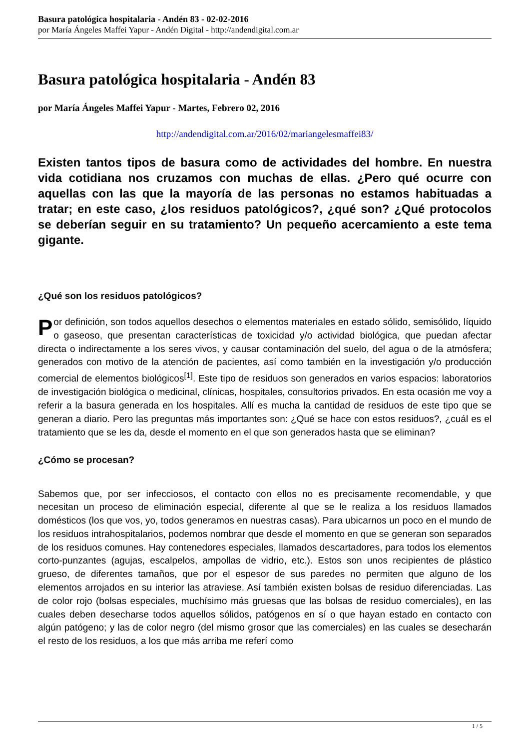Basura patológica hospitalaria - Andén 83 - 02-02-2016
por María Ángeles Maffei Yapur - Andén Digital - http://andendigital.com.ar
Basura patológica hospitalaria - Andén 83
por María Ángeles Maffei Yapur - Martes, Febrero 02, 2016
http://andendigital.com.ar/2016/02/mariangelesmaffei83/
Existen tantos tipos de basura como de actividades del hombre. En nuestra vida cotidiana nos cruzamos con muchas de ellas. ¿Pero qué ocurre con aquellas con las que la mayoría de las personas no estamos habituadas a tratar; en este caso, ¿los residuos patológicos?, ¿qué son? ¿Qué protocolos se deberían seguir en su tratamiento? Un pequeño acercamiento a este tema gigante.
¿Qué son los residuos patológicos?
Por definición, son todos aquellos desechos o elementos materiales en estado sólido, semisólido, líquido o gaseoso, que presentan características de toxicidad y/o actividad biológica, que puedan afectar directa o indirectamente a los seres vivos, y causar contaminación del suelo, del agua o de la atmósfera; generados con motivo de la atención de pacientes, así como también en la investigación y/o producción comercial de elementos biológicos<sup>[1]</sup>. Este tipo de residuos son generados en varios espacios: laboratorios de investigación biológica o medicinal, clínicas, hospitales, consultorios privados. En esta ocasión me voy a referir a la basura generada en los hospitales. Allí es mucha la cantidad de residuos de este tipo que se generan a diario. Pero las preguntas más importantes son: ¿Qué se hace con estos residuos?, ¿cuál es el tratamiento que se les da, desde el momento en el que son generados hasta que se eliminan?
¿Cómo se procesan?
Sabemos que, por ser infecciosos, el contacto con ellos no es precisamente recomendable, y que necesitan un proceso de eliminación especial, diferente al que se le realiza a los residuos llamados domésticos (los que vos, yo, todos generamos en nuestras casas). Para ubicarnos un poco en el mundo de los residuos intrahospitalarios, podemos nombrar que desde el momento en que se generan son separados de los residuos comunes. Hay contenedores especiales, llamados descartadores, para todos los elementos corto-punzantes (agujas, escalpelos, ampollas de vidrio, etc.). Estos son unos recipientes de plástico grueso, de diferentes tamaños, que por el espesor de sus paredes no permiten que alguno de los elementos arrojados en su interior las atraviese. Así también existen bolsas de residuo diferenciadas. Las de color rojo (bolsas especiales, muchísimo más gruesas que las bolsas de residuo comerciales), en las cuales deben desecharse todos aquellos sólidos, patógenos en sí o que hayan estado en contacto con algún patógeno; y las de color negro (del mismo grosor que las comerciales) en las cuales se desecharán el resto de los residuos, a los que más arriba me referí como
1 / 5